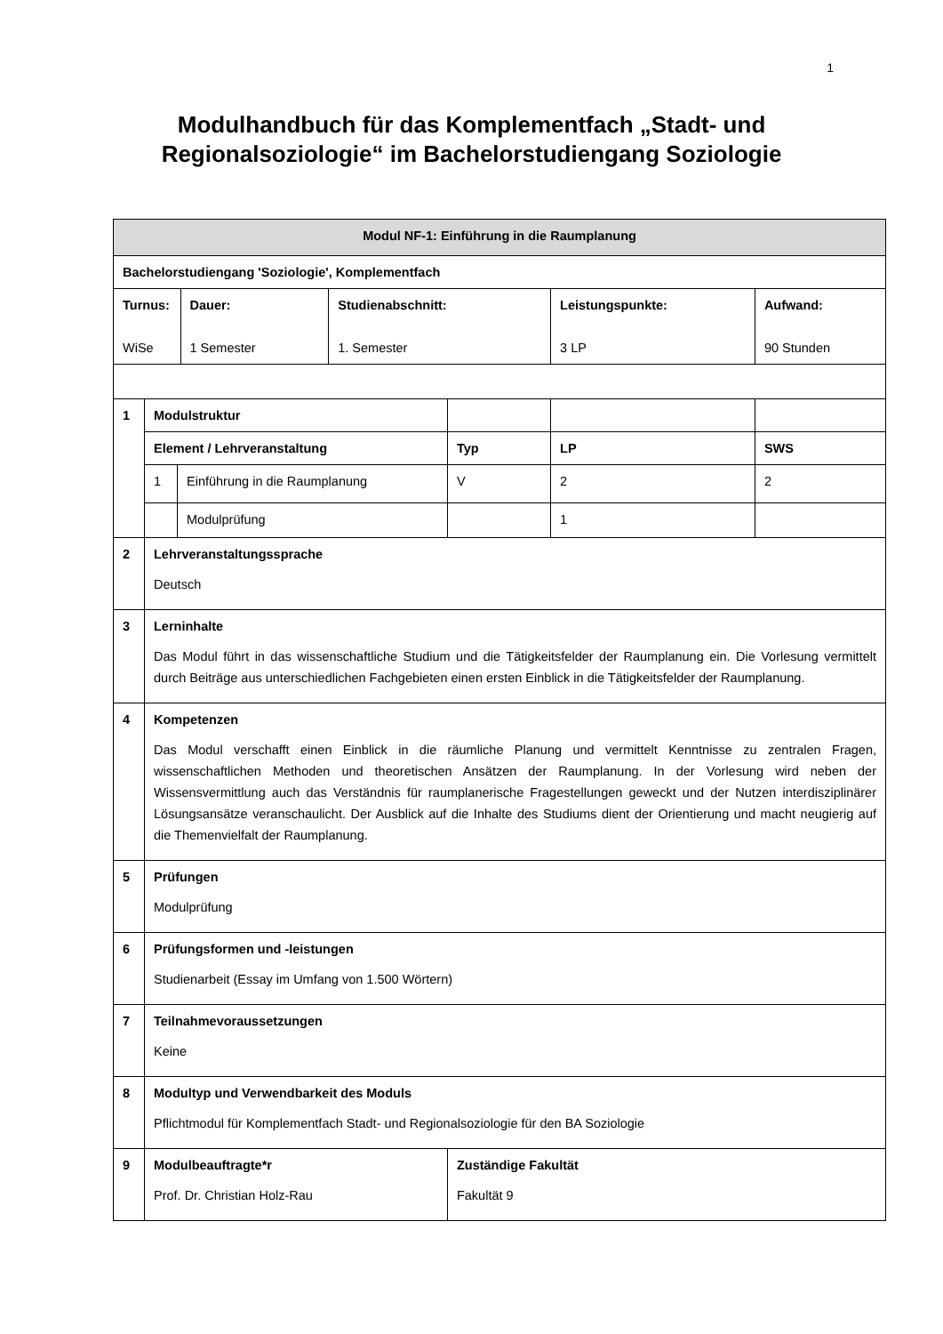1
Modulhandbuch für das Komplementfach „Stadt- und
Regionalsoziologie“ im Bachelorstudiengang Soziologie
| Modul NF-1: Einführung in die Raumplanung | | | | | | | | |
| Bachelorstudiengang 'Soziologie', Komplementfach | | | | | | | | |
| Turnus: WiSe | | | Dauer: 1 Semester | Studienabschnitt: 1. Semester | | Leistungspunkte: 3 LP | | Aufwand: 90 Stunden |
| 1 | Modulstruktur | | | | | | | |
| | Element / Lehrveranstaltung | | | | Typ | | LP | SWS |
| | 1 | Einführung in die Raumplanung | | | V | | 2 | 2 |
| | | Modulprüfung | | | | | 1 | |
| 2 | Lehrveranstaltungssprache Deutsch | | | | | | | |
| 3 | Lerninhalte Das Modul führt in das wissenschaftliche Studium und die Tätigkeitsfelder der Raumplanung ein. Die Vorlesung vermittelt durch Beiträge aus unterschiedlichen Fachgebieten einen ersten Einblick in die Tätigkeitsfelder der Raumplanung. | | | | | | | |
| 4 | Kompetenzen Das Modul verschafft einen Einblick in die räumliche Planung und vermittelt Kenntnisse zu zentralen Fragen, wissenschaftlichen Methoden und theoretischen Ansätzen der Raumplanung. In der Vorlesung wird neben der Wissensvermittlung auch das Verständnis für raumplanerische Fragestellungen geweckt und der Nutzen interdisziplinärer Lösungsansätze veranschaulicht. Der Ausblick auf die Inhalte des Studiums dient der Orientierung und macht neugierig auf die Themenvielfalt der Raumplanung. | | | | | | | |
| 5 | Prüfungen Modulprüfung | | | | | | | |
| 6 | Prüfungsformen und -leistungen Studienarbeit (Essay im Umfang von 1.500 Wörtern) | | | | | | | |
| 7 | Teilnahmevoraussetzungen Keine | | | | | | | |
| 8 | Modultyp und Verwendbarkeit des Moduls Pflichtmodul für Komplementfach Stadt- und Regionalsoziologie für den BA Soziologie | | | | | | | |
| 9 | Modulbeauftragte*r Prof. Dr. Christian Holz-Rau | | | | Zuständige Fakultät Fakultät 9 | | | |